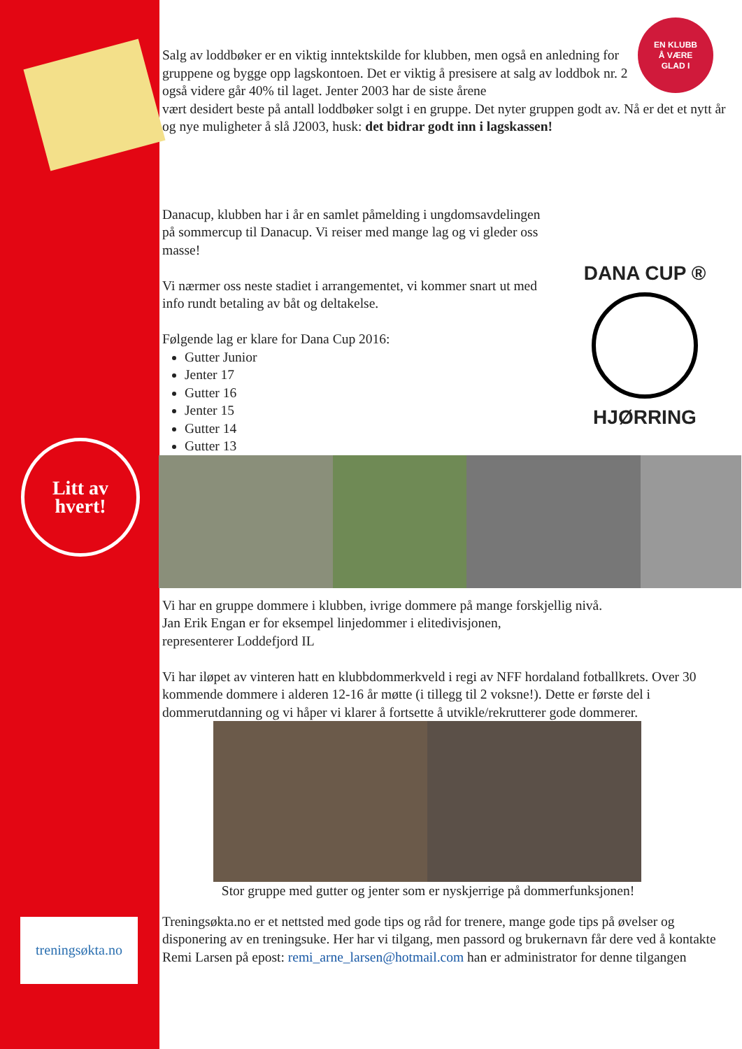Litt av
hvert!
treningsøkta.no
EN KLUBB
Å VÆRE
GLAD I
Salg av loddbøker er en viktig inntektskilde for klubben, men også en anledning for gruppene og bygge opp lagskontoen. Det er viktig å presisere at salg av loddbok nr. 2 også videre går 40% til laget. Jenter 2003 har de siste årene
vært desidert beste på antall loddbøker solgt i en gruppe. Det nyter gruppen godt av. Nå er det et nytt år og nye muligheter å slå J2003, husk: det bidrar godt inn i lagskassen!
Danacup, klubben har i år en samlet påmelding i ungdomsavdelingen på sommercup til Danacup. Vi reiser med mange lag og vi gleder oss masse!
Vi nærmer oss neste stadiet i arrangementet, vi kommer snart ut med info rundt betaling av båt og deltakelse.
Følgende lag er klare for Dana Cup 2016:
Gutter Junior
Jenter 17
Gutter 16
Jenter 15
Gutter 14
Gutter 13
DANA CUP ®
HJØRRING
Vi har en gruppe dommere i klubben, ivrige dommere på mange forskjellig nivå.
Jan Erik Engan er for eksempel linjedommer i elitedivisjonen,
representerer Loddefjord IL
Vi har iløpet av vinteren hatt en klubbdommerkveld i regi av NFF hordaland fotballkrets. Over 30 kommende dommere i alderen 12-16 år møtte (i tillegg til 2 voksne!). Dette er første del i dommerutdanning og vi håper vi klarer å fortsette å utvikle/rekrutterer gode dommerer.
Stor gruppe med gutter og jenter som er nyskjerrige på dommerfunksjonen!
Treningsøkta.no er et nettsted med gode tips og råd for trenere, mange gode tips på øvelser og disponering av en treningsuke. Her har vi tilgang, men passord og brukernavn får dere ved å kontakte Remi Larsen på epost: remi_arne_larsen@hotmail.com han er administrator for denne tilgangen